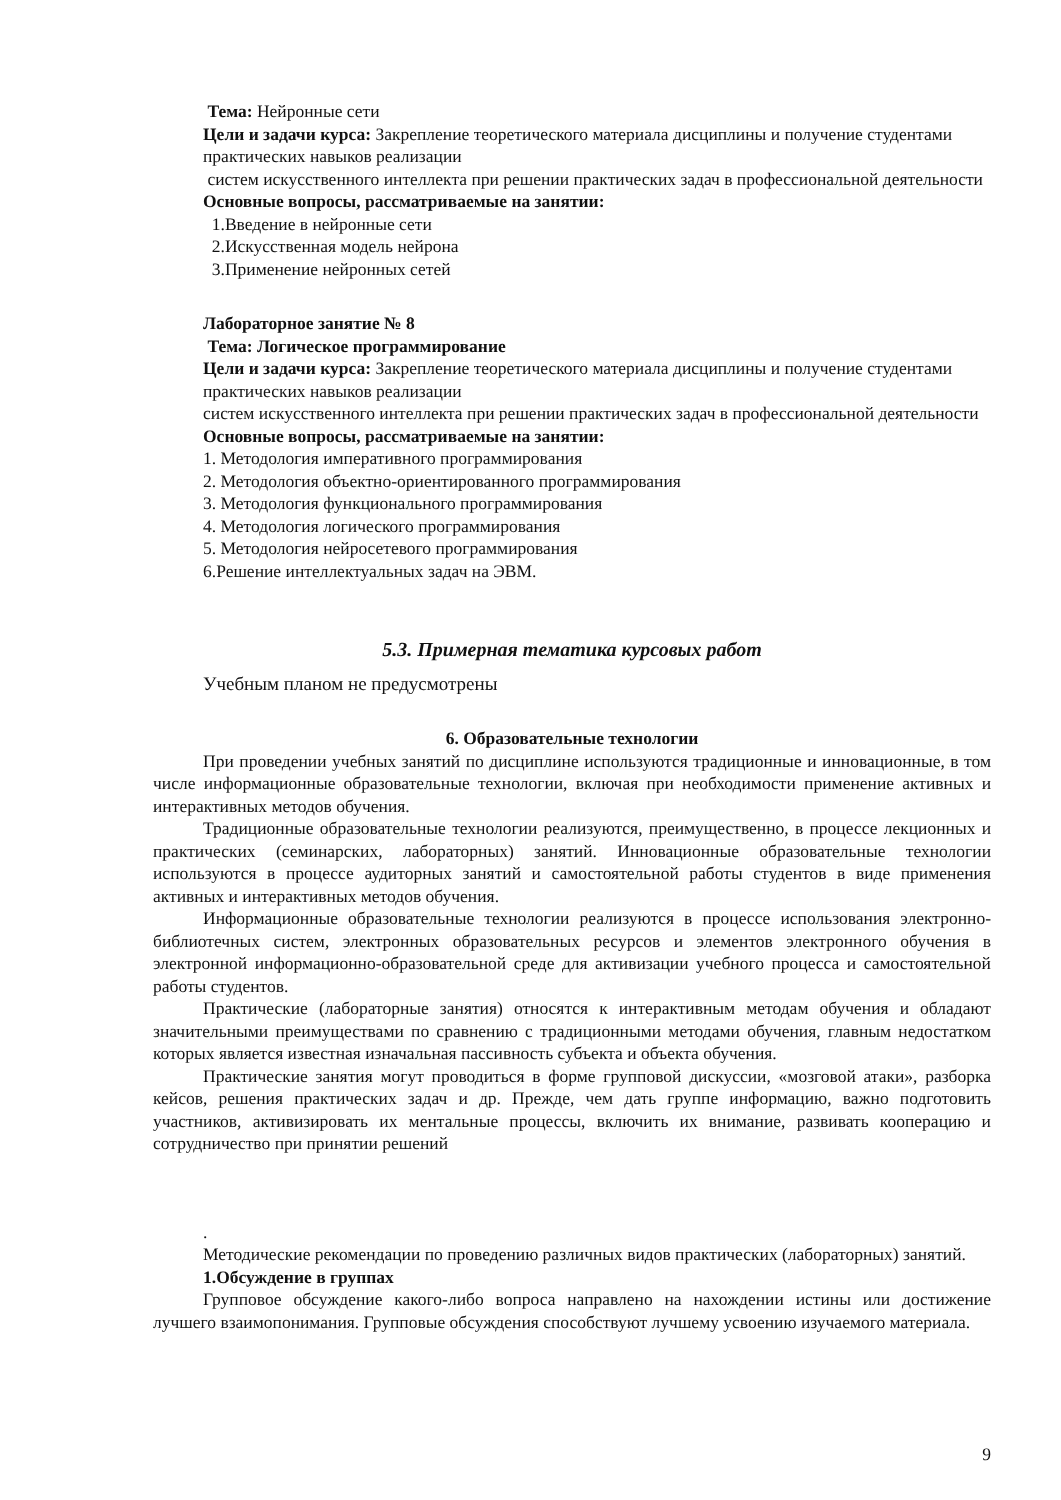Тема: Нейронные сети
Цели и задачи курса: Закрепление теоретического материала дисциплины и получение студентами практических навыков реализации
систем искусственного интеллекта при решении практических задач в профессиональной деятельности
Основные вопросы, рассматриваемые на занятии:
1.Введение в нейронные сети
2.Искусственная модель нейрона
3.Применение нейронных сетей
Лабораторное занятие № 8
Тема: Логическое программирование
Цели и задачи курса: Закрепление теоретического материала дисциплины и получение студентами практических навыков реализации
систем искусственного интеллекта при решении практических задач в профессиональной деятельности
Основные вопросы, рассматриваемые на занятии:
1. Методология императивного программирования
2. Методология объектно-ориентированного программирования
3. Методология функционального программирования
4. Методология логического программирования
5. Методология нейросетевого программирования
6.Решение интеллектуальных задач на ЭВМ.
5.3. Примерная тематика курсовых работ
Учебным планом не предусмотрены
6. Образовательные технологии
При проведении учебных занятий по дисциплине используются традиционные и инновационные, в том числе информационные образовательные технологии, включая при необходимости применение активных и интерактивных методов обучения.
Традиционные образовательные технологии реализуются, преимущественно, в процессе лекционных и практических (семинарских, лабораторных) занятий. Инновационные образовательные технологии используются в процессе аудиторных занятий и самостоятельной работы студентов в виде применения активных и интерактивных методов обучения.
Информационные образовательные технологии реализуются в процессе использования электронно-библиотечных систем, электронных образовательных ресурсов и элементов электронного обучения в электронной информационно-образовательной среде для активизации учебного процесса и самостоятельной работы студентов.
Практические (лабораторные занятия) относятся к интерактивным методам обучения и обладают значительными преимуществами по сравнению с традиционными методами обучения, главным недостатком которых является известная изначальная пассивность субъекта и объекта обучения.
Практические занятия могут проводиться в форме групповой дискуссии, «мозговой атаки», разборка кейсов, решения практических задач и др. Прежде, чем дать группе информацию, важно подготовить участников, активизировать их ментальные процессы, включить их внимание, развивать кооперацию и сотрудничество при принятии решений
.
Методические рекомендации по проведению различных видов практических (лабораторных) занятий.
1.Обсуждение в группах
Групповое обсуждение какого-либо вопроса направлено на нахождении истины или достижение лучшего взаимопонимания. Групповые обсуждения способствуют лучшему усвоению изучаемого материала.
9